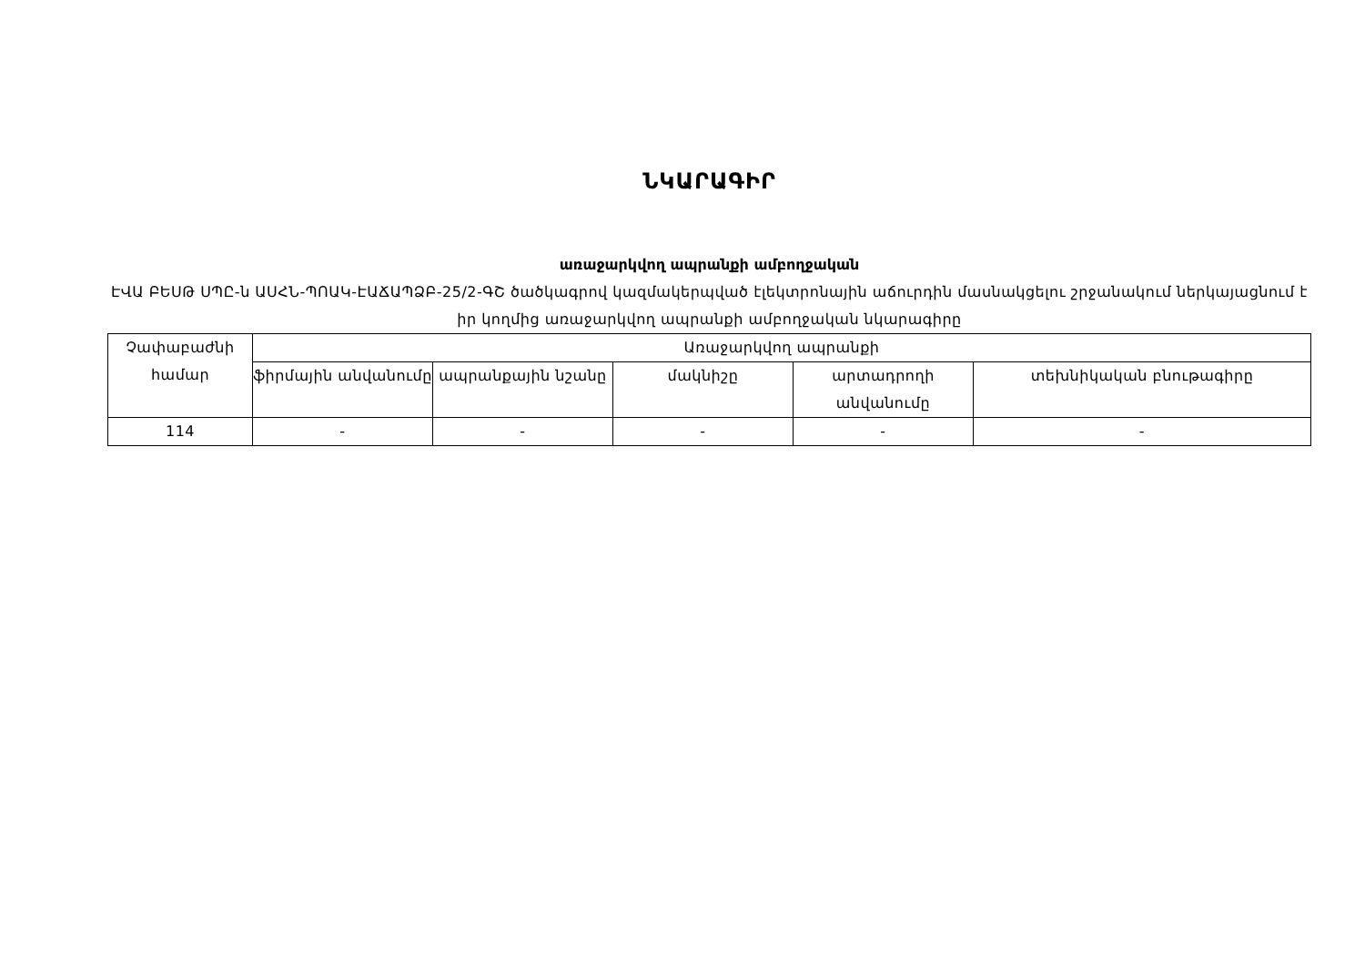ՆԿԱՐԱԳԻՐ
առաջարկվող ապրանքի ամբողջական
ԷՎԱ ԲԵՍԹ ՍՊԸ-ն ԱՍՀՆ-ՊՈԱԿ-ԷԱՃԱՊՁԲ-25/2-ԳՇ ծածկագրով կազմակերպված էլեկտրոնային աճուրդին մասնակցելու շրջանակում ներկայացնում է իր կողմից առաջարկվող ապրանքի ամբողջական նկարագիրը
| Չափաբաժնի համար | Առաջարկվող ապրանքի | | | | |
| --- | --- | --- | --- | --- | --- |
| | ֆիրմային անվանումը | ապրանքային նշանը | մակնիշը | արտադրողի անվանումը | տեխնիկական բնութագիրը |
| 114 | - | - | - | - | - |